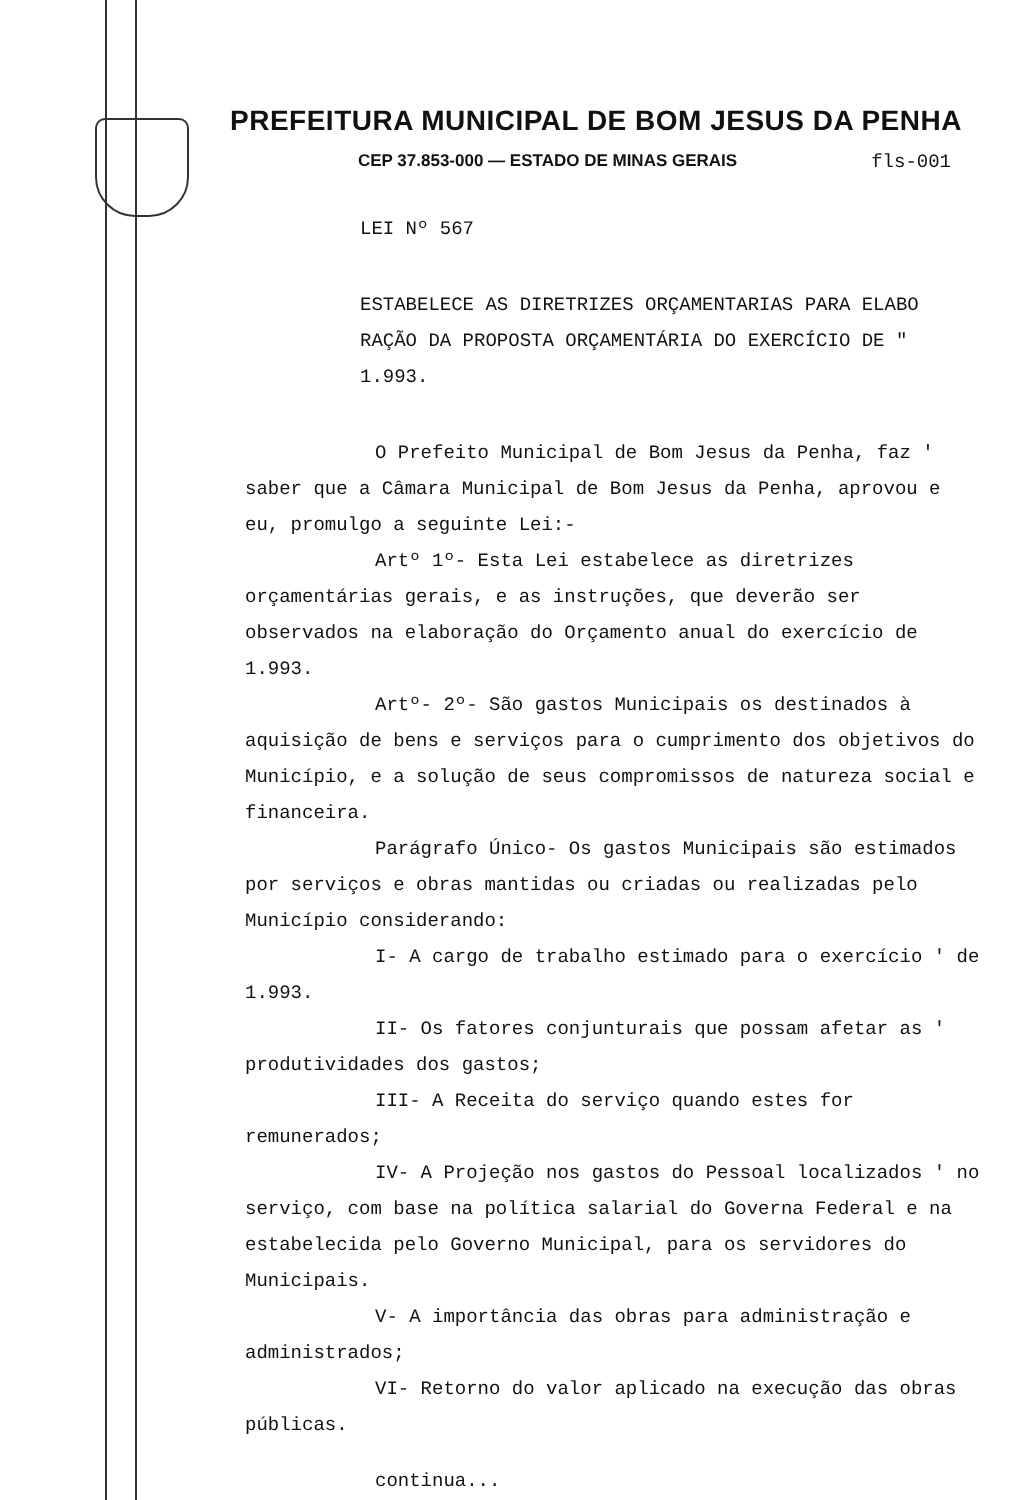PREFEITURA MUNICIPAL DE BOM JESUS DA PENHA
CEP 37.853-000 — ESTADO DE MINAS GERAIS fls-001
LEI Nº 567
ESTABELECE AS DIRETRIZES ORÇAMENTARIAS PARA ELABO RAÇÃO DA PROPOSTA ORÇAMENTÁRIA DO EXERCÍCIO DE " 1.993.
O Prefeito Municipal de Bom Jesus da Penha, faz ' saber que a Câmara Municipal de Bom Jesus da Penha, aprovou e eu, promulgo a seguinte Lei:-
Artº 1º- Esta Lei estabelece as diretrizes orçamentárias gerais, e as instruções, que deverão ser observados na elaboração do Orçamento anual do exercício de 1.993.
Artº- 2º- São gastos Municipais os destinados à aquisição de bens e serviços para o cumprimento dos objetivos do Município, e a solução de seus compromissos de natureza social e financeira.
Parágrafo Único- Os gastos Municipais são estimados por serviços e obras mantidas ou criadas ou realizadas pelo Município considerando:
I- A cargo de trabalho estimado para o exercício ' de 1.993.
II- Os fatores conjunturais que possam afetar as ' produtividades dos gastos;
III- A Receita do serviço quando estes for remunerados;
IV- A Projeção nos gastos do Pessoal localizados ' no serviço, com base na política salarial do Governa Federal e na estabelecida pelo Governo Municipal, para os servidores do Municipais.
V- A importância das obras para administração e administrados;
VI- Retorno do valor aplicado na execução das obras públicas.
continua...